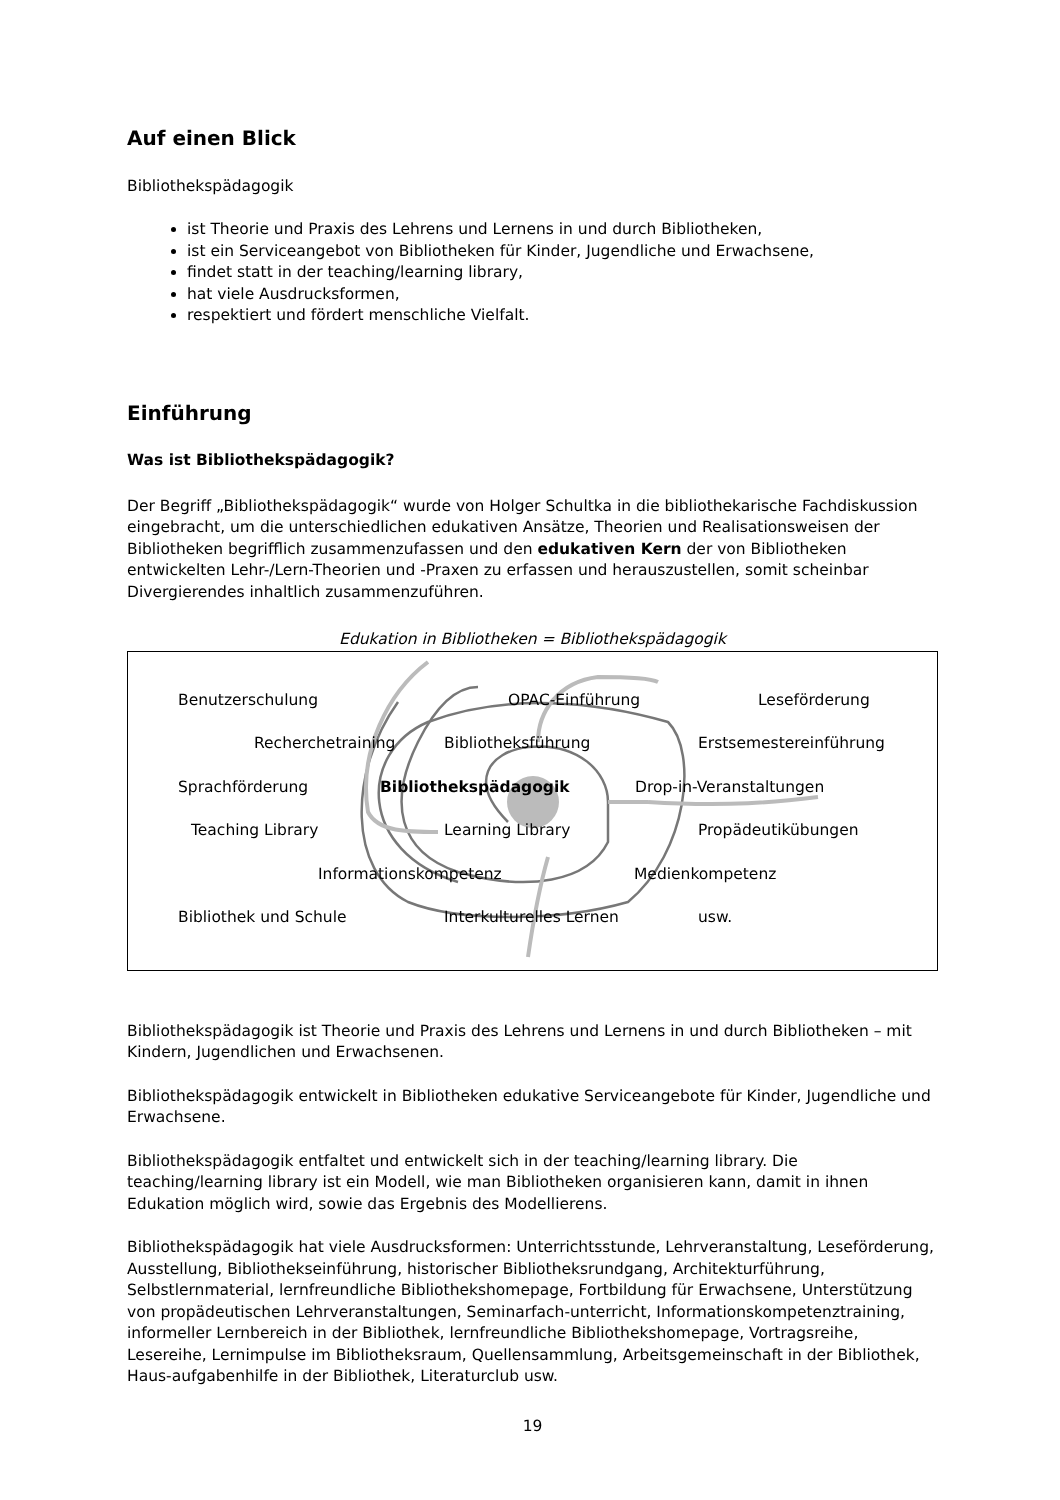Auf einen Blick
Bibliothekspädagogik
ist Theorie und Praxis des Lehrens und Lernens in und durch Bibliotheken,
ist ein Serviceangebot von Bibliotheken für Kinder, Jugendliche und Erwachsene,
findet statt in der teaching/learning library,
hat viele Ausdrucksformen,
respektiert und fördert menschliche Vielfalt.
Einführung
Was ist Bibliothekspädagogik?
Der Begriff „Bibliothekspädagogik“ wurde von Holger Schultka in die bibliothekarische Fachdiskussion eingebracht, um die unterschiedlichen edukativen Ansätze, Theorien und Realisationsweisen der Bibliotheken begrifflich zusammenzufassen und den edukativen Kern der von Bibliotheken entwickelten Lehr-/Lern-Theorien und -Praxen zu erfassen und herauszustellen, somit scheinbar Divergierendes inhaltlich zusammenzuführen.
Edukation in Bibliotheken = Bibliothekspädagogik
Benutzerschulung OPAC-Einführung Leseförderung
Recherchetraining Bibliotheksführung Erstsemestereinführung
Sprachförderung Bibliothekspädagogik Drop-in-Veranstaltungen
Teaching Library Learning Library Propädeutikübungen
Informationskompetenz Medienkompetenz
Bibliothek und Schule Interkulturelles Lernen usw.
Bibliothekspädagogik ist Theorie und Praxis des Lehrens und Lernens in und durch Bibliotheken – mit Kindern, Jugendlichen und Erwachsenen.
Bibliothekspädagogik entwickelt in Bibliotheken edukative Serviceangebote für Kinder, Jugendliche und Erwachsene.
Bibliothekspädagogik entfaltet und entwickelt sich in der teaching/learning library. Die teaching/learning library ist ein Modell, wie man Bibliotheken organisieren kann, damit in ihnen Edukation möglich wird, sowie das Ergebnis des Modellierens.
Bibliothekspädagogik hat viele Ausdrucksformen: Unterrichtsstunde, Lehrveranstaltung, Leseförderung, Ausstellung, Bibliothekseinführung, historischer Bibliotheksrundgang, Architekturführung, Selbstlernmaterial, lernfreundliche Bibliothekshomepage, Fortbildung für Erwachsene, Unterstützung von propädeutischen Lehrveranstaltungen, Seminarfach-unterricht, Informationskompetenztraining, informeller Lernbereich in der Bibliothek, lernfreundliche Bibliothekshomepage, Vortragsreihe, Lesereihe, Lernimpulse im Bibliotheksraum, Quellensammlung, Arbeitsgemeinschaft in der Bibliothek, Haus-aufgabenhilfe in der Bibliothek, Literaturclub usw.
19